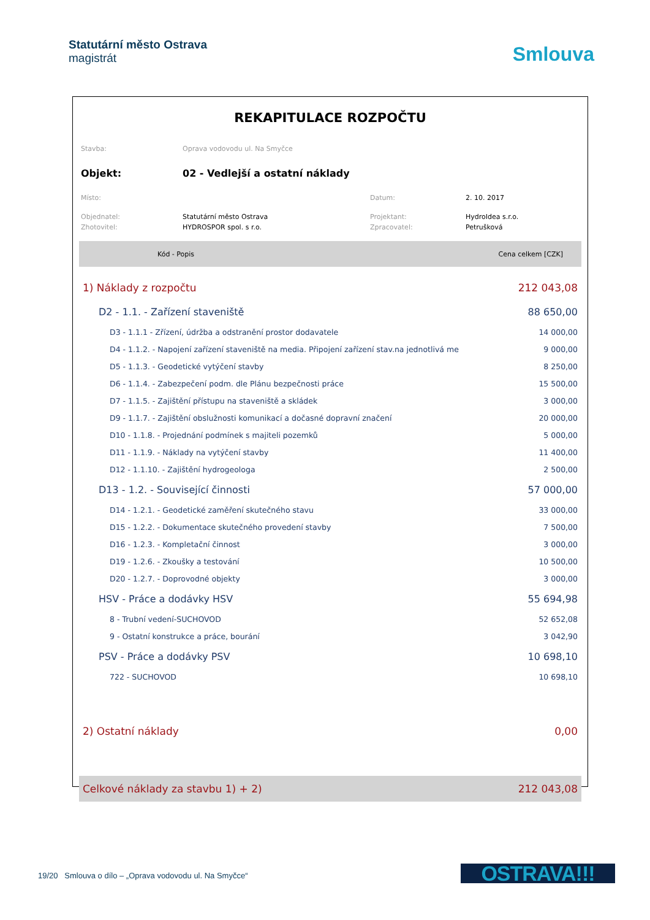Statutární město Ostrava
magistrát
Smlouva
REKAPITULACE ROZPOČTU
| Stavba: | Oprava vodovodu ul. Na Smyčce | | |
| Objekt: | 02 - Vedlejší a ostatní náklady | | |
| Místo: | | Datum: | 2. 10. 2017 |
| Objednatel: | Statutární město Ostrava | Projektant: | HydroIdea s.r.o. |
| Zhotovitel: | HYDROSPOR spol. s r.o. | Zpracovatel: | Petrušková |
| Kód - Popis | Cena celkem [CZK] |
| 1) Náklady z rozpočtu | 212 043,08 |
| D2 - 1.1. - Zařízení staveniště | 88 650,00 |
| D3 - 1.1.1 - Zřízení, údržba a odstranění prostor dodavatele | 14 000,00 |
| D4 - 1.1.2. - Napojení zařízení staveniště na media. Připojení zařízení stav.na jednotlivá me | 9 000,00 |
| D5 - 1.1.3. - Geodetické vytýčení stavby | 8 250,00 |
| D6 - 1.1.4. - Zabezpečení podm. dle Plánu bezpečnosti práce | 15 500,00 |
| D7 - 1.1.5. - Zajištění přístupu na staveniště a skládek | 3 000,00 |
| D9 - 1.1.7. - Zajištění obslužnosti komunikací a dočasné dopravní značení | 20 000,00 |
| D10 - 1.1.8. - Projednání podmínek s majiteli pozemků | 5 000,00 |
| D11 - 1.1.9. - Náklady na vytýčení stavby | 11 400,00 |
| D12 - 1.1.10. - Zajištění hydrogeologa | 2 500,00 |
| D13 - 1.2. - Související činnosti | 57 000,00 |
| D14 - 1.2.1. - Geodetické zaměření skutečného stavu | 33 000,00 |
| D15 - 1.2.2. - Dokumentace skutečného provedení stavby | 7 500,00 |
| D16 - 1.2.3. - Kompletační činnost | 3 000,00 |
| D19 - 1.2.6. - Zkoušky a testování | 10 500,00 |
| D20 - 1.2.7. - Doprovodné objekty | 3 000,00 |
| HSV - Práce a dodávky HSV | 55 694,98 |
| 8 - Trubní vedení-SUCHOVOD | 52 652,08 |
| 9 - Ostatní konstrukce a práce, bourání | 3 042,90 |
| PSV - Práce a dodávky PSV | 10 698,10 |
| 722 - SUCHOVOD | 10 698,10 |
| 2) Ostatní náklady | 0,00 |
| Celkové náklady za stavbu 1) + 2) | 212 043,08 |
19/20 Smlouva o dílo – „Oprava vodovodu ul. Na Smyčce“
OSTRAVA!!!